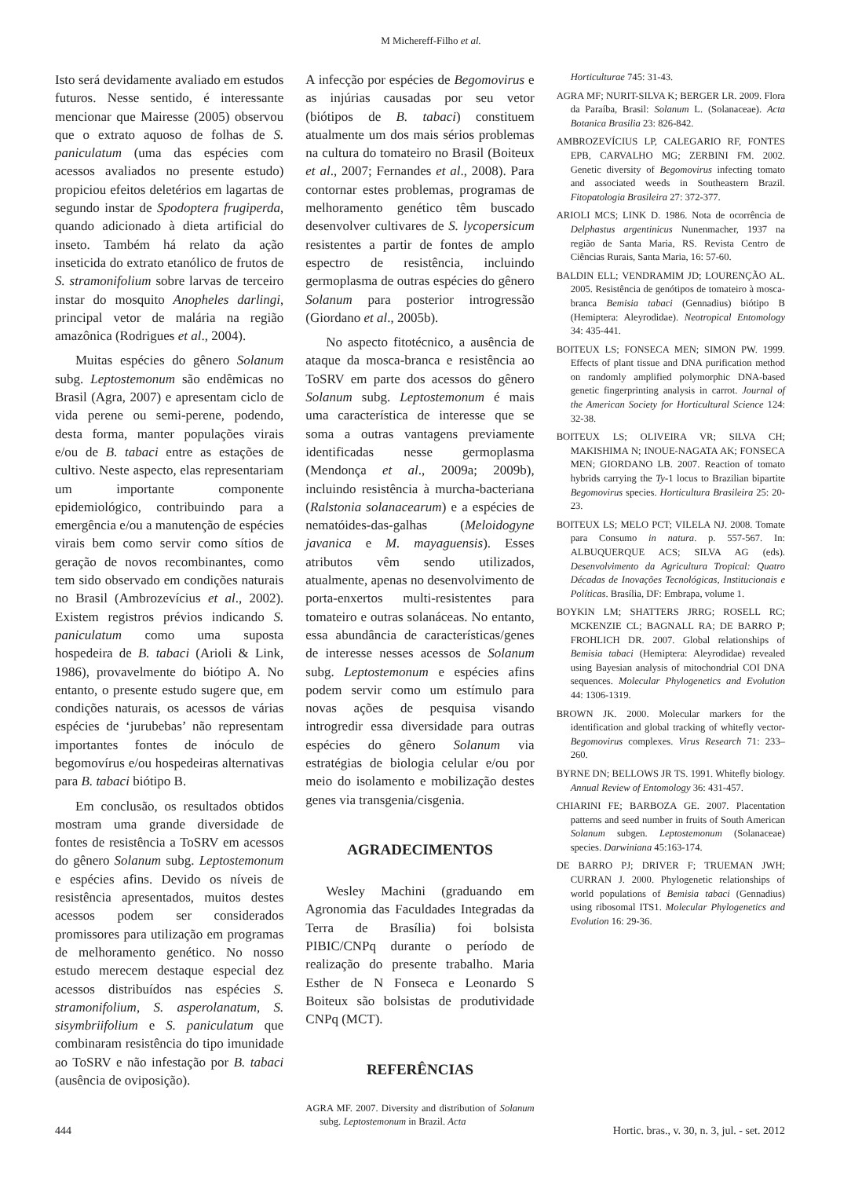M Michereff-Filho et al.
Isto será devidamente avaliado em estudos futuros. Nesse sentido, é interessante mencionar que Mairesse (2005) observou que o extrato aquoso de folhas de S. paniculatum (uma das espécies com acessos avaliados no presente estudo) propiciou efeitos deletérios em lagartas de segundo instar de Spodoptera frugiperda, quando adicionado à dieta artificial do inseto. Também há relato da ação inseticida do extrato etanólico de frutos de S. stramonifolium sobre larvas de terceiro instar do mosquito Anopheles darlingi, principal vetor de malária na região amazônica (Rodrigues et al., 2004).
Muitas espécies do gênero Solanum subg. Leptostemonum são endêmicas no Brasil (Agra, 2007) e apresentam ciclo de vida perene ou semi-perene, podendo, desta forma, manter populações virais e/ou de B. tabaci entre as estações de cultivo. Neste aspecto, elas representariam um importante componente epidemiológico, contribuindo para a emergência e/ou a manutenção de espécies virais bem como servir como sítios de geração de novos recombinantes, como tem sido observado em condições naturais no Brasil (Ambrozevícius et al., 2002). Existem registros prévios indicando S. paniculatum como uma suposta hospedeira de B. tabaci (Arioli & Link, 1986), provavelmente do biótipo A. No entanto, o presente estudo sugere que, em condições naturais, os acessos de várias espécies de ‘jurubebas’ não representam importantes fontes de inóculo de begomovírus e/ou hospedeiras alternativas para B. tabaci biótipo B.
Em conclusão, os resultados obtidos mostram uma grande diversidade de fontes de resistência a ToSRV em acessos do gênero Solanum subg. Leptostemonum e espécies afins. Devido os níveis de resistência apresentados, muitos destes acessos podem ser considerados promissores para utilização em programas de melhoramento genético. No nosso estudo merecem destaque especial dez acessos distribuídos nas espécies S. stramonifolium, S. asperolanatum, S. sisymbriifolium e S. paniculatum que combinaram resistência do tipo imunidade ao ToSRV e não infestação por B. tabaci (ausência de oviposição).
A infecção por espécies de Begomovirus e as injúrias causadas por seu vetor (biótipos de B. tabaci) constituem atualmente um dos mais sérios problemas na cultura do tomateiro no Brasil (Boiteux et al., 2007; Fernandes et al., 2008). Para contornar estes problemas, programas de melhoramento genético têm buscado desenvolver cultivares de S. lycopersicum resistentes a partir de fontes de amplo espectro de resistência, incluindo germoplasma de outras espécies do gênero Solanum para posterior introgressão (Giordano et al., 2005b).
No aspecto fitotécnico, a ausência de ataque da mosca-branca e resistência ao ToSRV em parte dos acessos do gênero Solanum subg. Leptostemonum é mais uma característica de interesse que se soma a outras vantagens previamente identificadas nesse germoplasma (Mendonça et al., 2009a; 2009b), incluindo resistência à murcha-bacteriana (Ralstonia solanacearum) e a espécies de nematóides-das-galhas (Meloidogyne javanica e M. mayaguensis). Esses atributos vêm sendo utilizados, atualmente, apenas no desenvolvimento de porta-enxertos multi-resistentes para tomateiro e outras solanáceas. No entanto, essa abundância de características/genes de interesse nesses acessos de Solanum subg. Leptostemonum e espécies afins podem servir como um estímulo para novas ações de pesquisa visando introgredir essa diversidade para outras espécies do gênero Solanum via estratégias de biologia celular e/ou por meio do isolamento e mobilização destes genes via transgenia/cisgenia.
AGRADECIMENTOS
Wesley Machini (graduando em Agronomia das Faculdades Integradas da Terra de Brasília) foi bolsista PIBIC/CNPq durante o período de realização do presente trabalho. Maria Esther de N Fonseca e Leonardo S Boiteux são bolsistas de produtividade CNPq (MCT).
REFERÊNCIAS
AGRA MF. 2007. Diversity and distribution of Solanum subg. Leptostemonum in Brazil. Acta
Horticulturae 745: 31-43.
AGRA MF; NURIT-SILVA K; BERGER LR. 2009. Flora da Paraíba, Brasil: Solanum L. (Solanaceae). Acta Botanica Brasilia 23: 826-842.
AMBROZEVÍCIUS LP, CALEGARIO RF, FONTES EPB, CARVALHO MG; ZERBINI FM. 2002. Genetic diversity of Begomovirus infecting tomato and associated weeds in Southeastern Brazil. Fitopatologia Brasileira 27: 372-377.
ARIOLI MCS; LINK D. 1986. Nota de ocorrência de Delphastus argentinicus Nunenmacher, 1937 na região de Santa Maria, RS. Revista Centro de Ciências Rurais, Santa Maria, 16: 57-60.
BALDIN ELL; VENDRAMIM JD; LOURENÇÃO AL. 2005. Resistência de genótipos de tomateiro à mosca-branca Bemisia tabaci (Gennadius) biótipo B (Hemiptera: Aleyrodidae). Neotropical Entomology 34: 435-441.
BOITEUX LS; FONSECA MEN; SIMON PW. 1999. Effects of plant tissue and DNA purification method on randomly amplified polymorphic DNA-based genetic fingerprinting analysis in carrot. Journal of the American Society for Horticultural Science 124: 32-38.
BOITEUX LS; OLIVEIRA VR; SILVA CH; MAKISHIMA N; INOUE-NAGATA AK; FONSECA MEN; GIORDANO LB. 2007. Reaction of tomato hybrids carrying the Ty-1 locus to Brazilian bipartite Begomovirus species. Horticultura Brasileira 25: 20-23.
BOITEUX LS; MELO PCT; VILELA NJ. 2008. Tomate para Consumo in natura. p. 557-567. In: ALBUQUERQUE ACS; SILVA AG (eds). Desenvolvimento da Agricultura Tropical: Quatro Décadas de Inovações Tecnológicas, Institucionais e Políticas. Brasília, DF: Embrapa, volume 1.
BOYKIN LM; SHATTERS JRRG; ROSELL RC; MCKENZIE CL; BAGNALL RA; DE BARRO P; FROHLICH DR. 2007. Global relationships of Bemisia tabaci (Hemiptera: Aleyrodidae) revealed using Bayesian analysis of mitochondrial COI DNA sequences. Molecular Phylogenetics and Evolution 44: 1306-1319.
BROWN JK. 2000. Molecular markers for the identification and global tracking of whitefly vector-Begomovirus complexes. Virus Research 71: 233–260.
BYRNE DN; BELLOWS JR TS. 1991. Whitefly biology. Annual Review of Entomology 36: 431-457.
CHIARINI FE; BARBOZA GE. 2007. Placentation patterns and seed number in fruits of South American Solanum subgen. Leptostemonum (Solanaceae) species. Darwiniana 45:163-174.
DE BARRO PJ; DRIVER F; TRUEMAN JWH; CURRAN J. 2000. Phylogenetic relationships of world populations of Bemisia tabaci (Gennadius) using ribosomal ITS1. Molecular Phylogenetics and Evolution 16: 29-36.
444 Hortic. bras., v. 30, n. 3, jul. - set. 2012